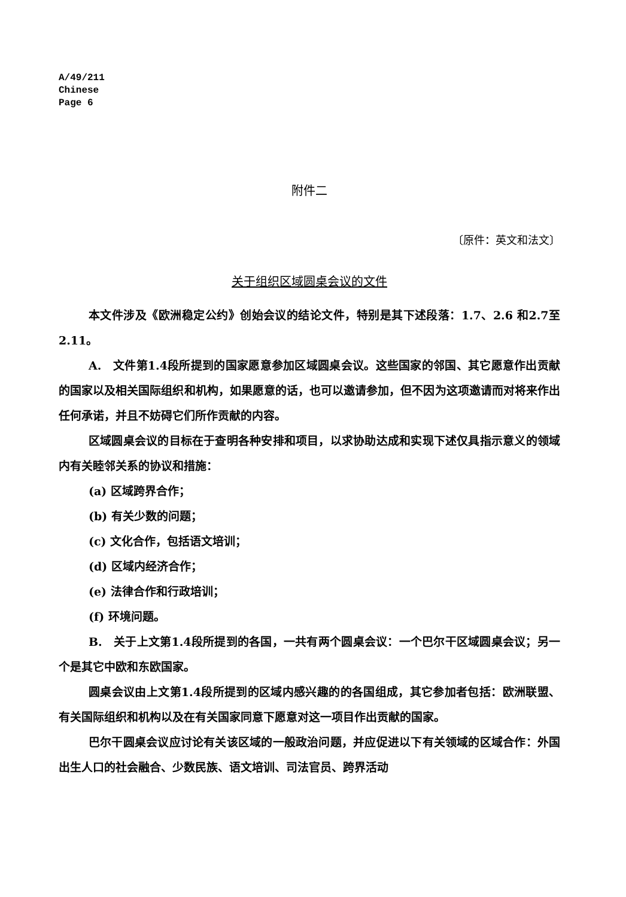A/49/211
Chinese
Page 6
附件二
〔原件：英文和法文〕
关于组织区域圆桌会议的文件
本文件涉及《欧洲稳定公约》创始会议的结论文件，特别是其下述段落：1.7、2.6 和2.7至2.11。
A.　文件第1.4段所提到的国家愿意参加区域圆桌会议。这些国家的邻国、其它愿意作出贡献的国家以及相关国际组织和机构，如果愿意的话，也可以邀请参加，但不因为这项邀请而对将来作出任何承诺，并且不妨碍它们所作贡献的内容。
区域圆桌会议的目标在于查明各种安排和项目，以求协助达成和实现下述仅具指示意义的领域内有关睦邻关系的协议和措施：
(a) 区域跨界合作；
(b) 有关少数的问题；
(c) 文化合作，包括语文培训；
(d) 区域内经济合作；
(e) 法律合作和行政培训；
(f) 环境问题。
B.　关于上文第1.4段所提到的各国，一共有两个圆桌会议：一个巴尔干区域圆桌会议；另一个是其它中欧和东欧国家。
圆桌会议由上文第1.4段所提到的区域内感兴趣的的各国组成，其它参加者包括：欧洲联盟、有关国际组织和机构以及在有关国家同意下愿意对这一项目作出贡献的国家。
巴尔干圆桌会议应讨论有关该区域的一般政治问题，并应促进以下有关领域的区域合作：外国出生人口的社会融合、少数民族、语文培训、司法官员、跨界活动